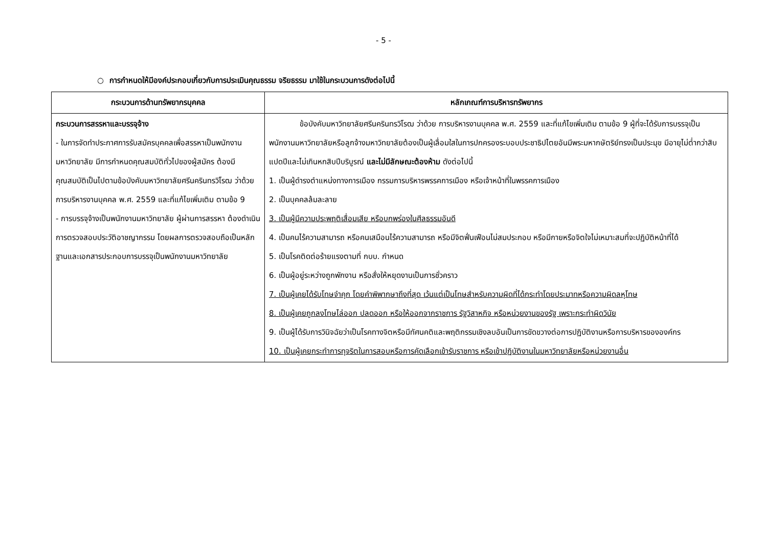- 5 -
○ การกำหนดให้มีองค์ประกอบเกี่ยวกับการประเมินคุณธรรม จริยธรรม มาใช้ในกระบวนการดังต่อไปนี้
| กระบวนการด้านทรัพยากรบุคคล | หลักเกณฑ์การบริหารทรัพยากร |
| --- | --- |
| กระบวนการสรรหาและบรรจุจ้าง - ในการจัดทำประกาศการรับสมัครบุคคลเพื่อสรรหาเป็นพนักงานมหาวิทยาลัย มีการกำหนดคุณสมบัติทั่วไปของผู้สมัคร ต้องมีคุณสมบัติเป็นไปตามข้อบังคับมหาวิทยาลัยศรีนครินทรวิโรฒ ว่าด้วย การบริหารงานบุคคล พ.ศ. 2559 และที่แก้ไขเพิ่มเติม ตามข้อ 9 - การบรรจุจ้างเป็นพนักงานมหาวิทยาลัย ผู้ผ่านการสรรหา ต้องดำเนินการตรวจสอบประวัติอาชญากรรม โดยผลการตรวจสอบถือเป็นหลักฐานและเอกสารประกอบการบรรจุเป็นพนักงานมหาวิทยาลัย | ข้อบังคับมหาวิทยาลัยศรีนครินทรวิโรฒ ว่าด้วย การบริหารงานบุคคล พ.ศ. 2559 และที่แก้ไขเพิ่มเติม ตามข้อ 9 ผู้ที่จะได้รับการบรรจุเป็นพนักงานมหาวิทยาลัยหรือลูกจ้างมหาวิทยาลัยต้องเป็นผู้เลื่อมใสในการปกครองระบอบประชาธิปไตยอันมีพระมหากษัตริย์ทรงเป็นประมุข มีอายุไม่ต่ำกว่าสิบแปดปีและไม่เกินหกสิบปีบริบูรณ์ และไม่มีลักษณะต้องห้าม ดังต่อไปนี้ 1. เป็นผู้ดำรงตำแหน่งทางการเมือง กรรมการบริหารพรรคการเมือง หรือเจ้าหน้าที่ในพรรคการเมือง 2. เป็นบุคคลล้มละลาย 3. เป็นผู้มีความประพฤติเสื่อมเสีย หรือบกพร่องในศีลธรรมอันดี 4. เป็นคนไร้ความสามารถ หรือคนเสมือนไร้ความสามารถ หรือมีจิตฟั่นเฟือนไม่สมประกอบ หรือมีกายหรือจิตใจไม่เหมาะสมที่จะปฏิบัติหน้าที่ได้ 5. เป็นโรคติดต่อร้ายแรงตามที่ กบบ. กำหนด 6. เป็นผู้อยู่ระหว่างถูกพักงาน หรือสั่งให้หยุดงานเป็นการชั่วคราว 7. เป็นผู้เคยได้รับโทษจำคุก โดยคำพิพากษาถึงที่สุด เว้นแต่เป็นโทษสำหรับความผิดที่ได้กระทำโดยประมาทหรือความผิดลหุโทษ 8. เป็นผู้เคยถูกลงโทษไล่ออก ปลดออก หรือให้ออกจากราชการ รัฐวิสาหกิจ หรือหน่วยงานของรัฐ เพราะกระทำผิดวินัย 9. เป็นผู้ได้รับการวินิจฉัยว่าเป็นโรคทางจิตหรือมีทัศนคติและพฤติกรรมเชิงลบอันเป็นการขัดขวางต่อการปฏิบัติงานหรือการบริหารขององค์กร 10. เป็นผู้เคยกระทำการทุจริตในการสอบหรือการคัดเลือกเข้ารับราชการ หรือเข้าปฏิบัติงานในมหาวิทยาลัยหรือหน่วยงานอื่น |